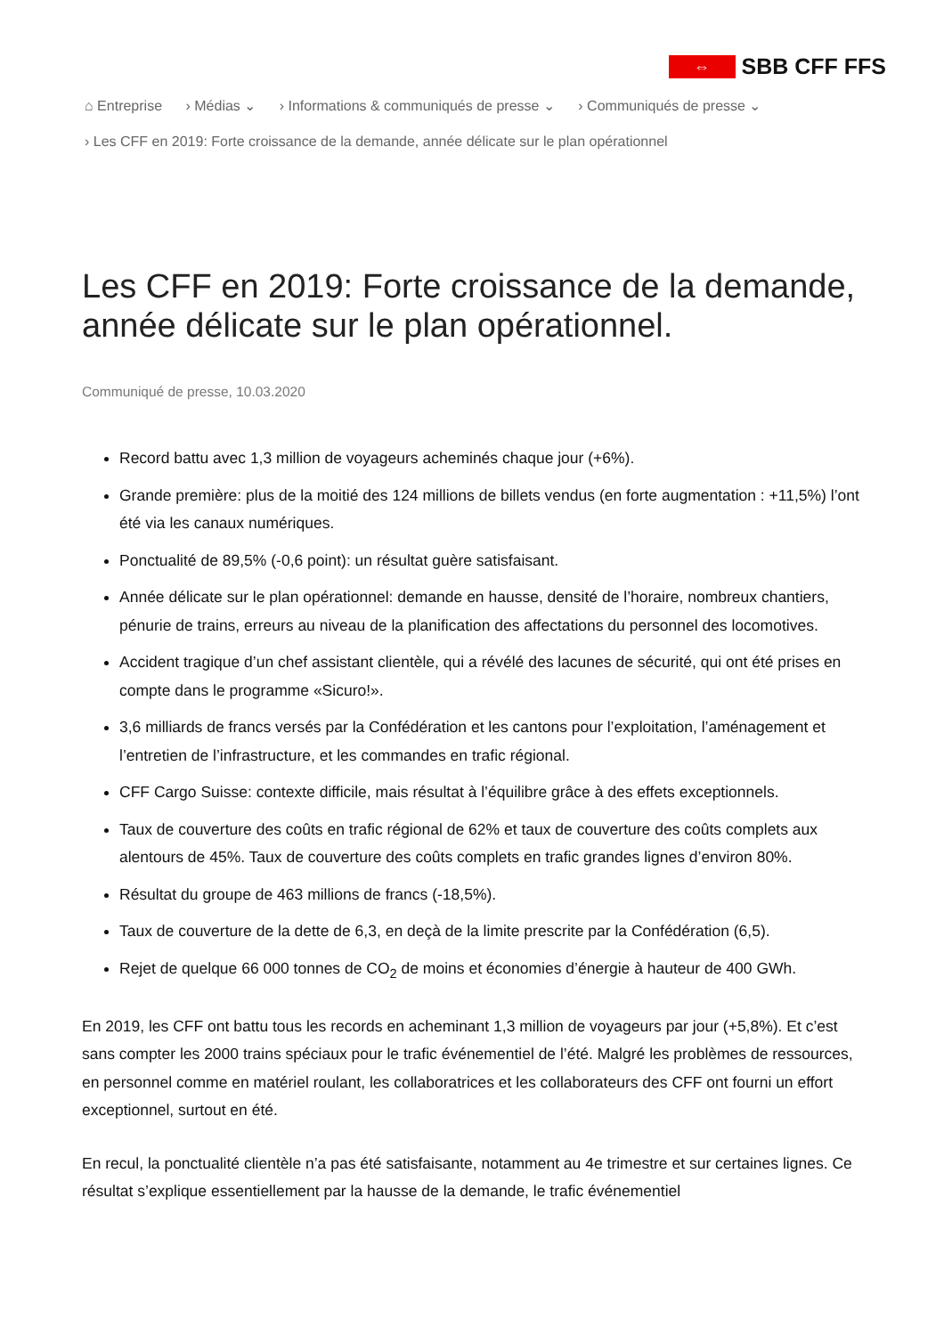⇔
SBB CFF FFS
⌂ Entreprise › Médias ⌄ › Informations & communiqués de presse ⌄ › Communiqués de presse ⌄
› Les CFF en 2019: Forte croissance de la demande, année délicate sur le plan opérationnel
Les CFF en 2019: Forte croissance de la demande, année délicate sur le plan opérationnel.
Communiqué de presse, 10.03.2020
Record battu avec 1,3 million de voyageurs acheminés chaque jour (+6%).
Grande première: plus de la moitié des 124 millions de billets vendus (en forte augmentation : +11,5%) l’ont été via les canaux numériques.
Ponctualité de 89,5% (-0,6 point): un résultat guère satisfaisant.
Année délicate sur le plan opérationnel: demande en hausse, densité de l’horaire, nombreux chantiers, pénurie de trains, erreurs au niveau de la planification des affectations du personnel des locomotives.
Accident tragique d’un chef assistant clientèle, qui a révélé des lacunes de sécurité, qui ont été prises en compte dans le programme «Sicuro!».
3,6 milliards de francs versés par la Confédération et les cantons pour l’exploitation, l’aménagement et l’entretien de l’infrastructure, et les commandes en trafic régional.
CFF Cargo Suisse: contexte difficile, mais résultat à l’équilibre grâce à des effets exceptionnels.
Taux de couverture des coûts en trafic régional de 62% et taux de couverture des coûts complets aux alentours de 45%. Taux de couverture des coûts complets en trafic grandes lignes d’environ 80%.
Résultat du groupe de 463 millions de francs (-18,5%).
Taux de couverture de la dette de 6,3, en deçà de la limite prescrite par la Confédération (6,5).
Rejet de quelque 66 000 tonnes de CO<sub>2</sub> de moins et économies d’énergie à hauteur de 400 GWh.
En 2019, les CFF ont battu tous les records en acheminant 1,3 million de voyageurs par jour (+5,8%). Et c’est sans compter les 2000 trains spéciaux pour le trafic événementiel de l’été. Malgré les problèmes de ressources, en personnel comme en matériel roulant, les collaboratrices et les collaborateurs des CFF ont fourni un effort exceptionnel, surtout en été.
En recul, la ponctualité clientèle n’a pas été satisfaisante, notamment au 4e trimestre et sur certaines lignes. Ce résultat s’explique essentiellement par la hausse de la demande, le trafic événementiel